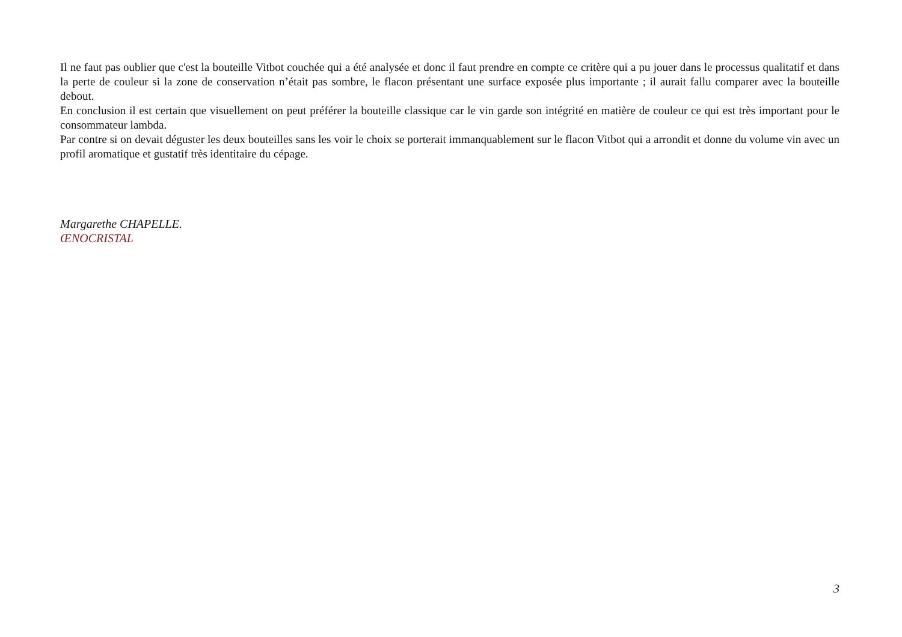Il ne faut pas oublier que c'est la bouteille Vitbot couchée qui a été analysée et donc il faut prendre en compte ce critère qui a pu jouer dans le processus qualitatif et dans la perte de couleur si la zone de conservation n’était pas sombre, le flacon présentant une surface exposée plus importante ; il aurait fallu comparer avec la bouteille debout.
En conclusion il est certain que visuellement on peut préférer la bouteille classique car le vin garde son intégrité en matière de couleur ce qui est très important pour le consommateur lambda.
Par contre si on devait déguster les deux bouteilles sans les voir le choix se porterait immanquablement sur le flacon Vitbot qui a arrondit et donne du volume vin avec un profil aromatique et gustatif très identitaire du cépage.
Margarethe CHAPELLE.
ŒNOCRISTAL
3